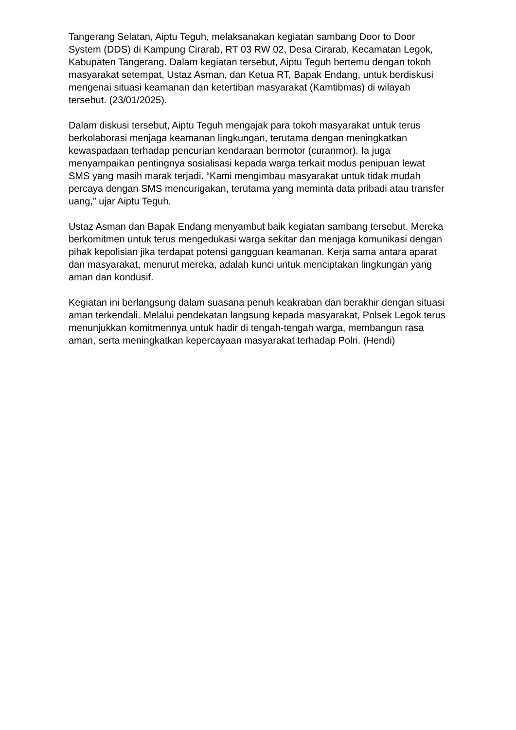Tangerang Selatan, Aiptu Teguh, melaksanakan kegiatan sambang Door to Door System (DDS) di Kampung Cirarab, RT 03 RW 02, Desa Cirarab, Kecamatan Legok, Kabupaten Tangerang. Dalam kegiatan tersebut, Aiptu Teguh bertemu dengan tokoh masyarakat setempat, Ustaz Asman, dan Ketua RT, Bapak Endang, untuk berdiskusi mengenai situasi keamanan dan ketertiban masyarakat (Kamtibmas) di wilayah tersebut. (23/01/2025).
Dalam diskusi tersebut, Aiptu Teguh mengajak para tokoh masyarakat untuk terus berkolaborasi menjaga keamanan lingkungan, terutama dengan meningkatkan kewaspadaan terhadap pencurian kendaraan bermotor (curanmor). Ia juga menyampaikan pentingnya sosialisasi kepada warga terkait modus penipuan lewat SMS yang masih marak terjadi. “Kami mengimbau masyarakat untuk tidak mudah percaya dengan SMS mencurigakan, terutama yang meminta data pribadi atau transfer uang,” ujar Aiptu Teguh.
Ustaz Asman dan Bapak Endang menyambut baik kegiatan sambang tersebut. Mereka berkomitmen untuk terus mengedukasi warga sekitar dan menjaga komunikasi dengan pihak kepolisian jika terdapat potensi gangguan keamanan. Kerja sama antara aparat dan masyarakat, menurut mereka, adalah kunci untuk menciptakan lingkungan yang aman dan kondusif.
Kegiatan ini berlangsung dalam suasana penuh keakraban dan berakhir dengan situasi aman terkendali. Melalui pendekatan langsung kepada masyarakat, Polsek Legok terus menunjukkan komitmennya untuk hadir di tengah-tengah warga, membangun rasa aman, serta meningkatkan kepercayaan masyarakat terhadap Polri. (Hendi)